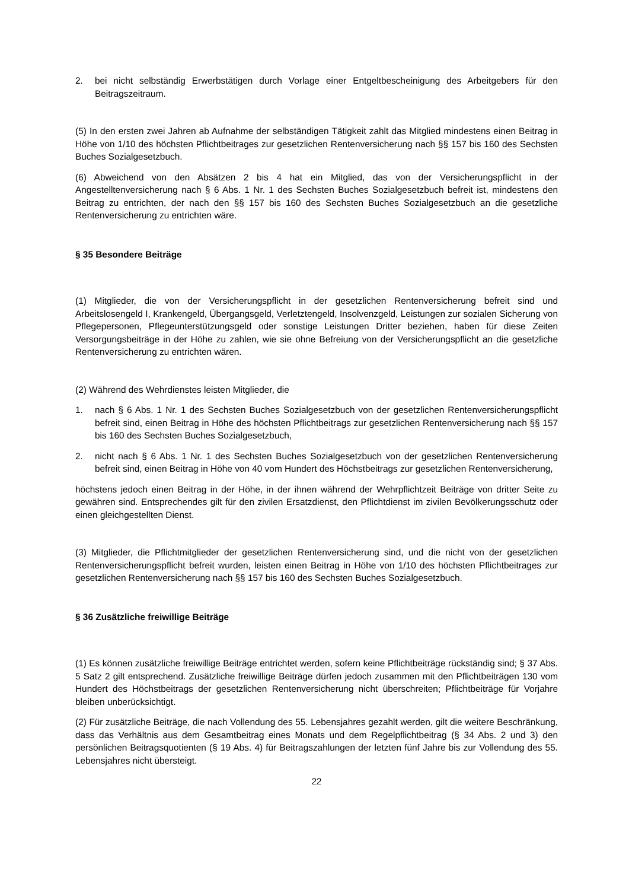2. bei nicht selbständig Erwerbstätigen durch Vorlage einer Entgeltbescheinigung des Arbeitgebers für den Beitragszeitraum.
(5) In den ersten zwei Jahren ab Aufnahme der selbständigen Tätigkeit zahlt das Mitglied mindestens einen Beitrag in Höhe von 1/10 des höchsten Pflichtbeitrages zur gesetzlichen Rentenversicherung nach §§ 157 bis 160 des Sechsten Buches Sozialgesetzbuch.
(6) Abweichend von den Absätzen 2 bis 4 hat ein Mitglied, das von der Versicherungspflicht in der Angestelltenversicherung nach § 6 Abs. 1 Nr. 1 des Sechsten Buches Sozialgesetzbuch befreit ist, mindestens den Beitrag zu entrichten, der nach den §§ 157 bis 160 des Sechsten Buches Sozialgesetzbuch an die gesetzliche Rentenversicherung zu entrichten wäre.
§ 35 Besondere Beiträge
(1) Mitglieder, die von der Versicherungspflicht in der gesetzlichen Rentenversicherung befreit sind und Arbeitslosengeld I, Krankengeld, Übergangsgeld, Verletztengeld, Insolvenzgeld, Leistungen zur sozialen Sicherung von Pflegepersonen, Pflegeunterstützungsgeld oder sonstige Leistungen Dritter beziehen, haben für diese Zeiten Versorgungsbeiträge in der Höhe zu zahlen, wie sie ohne Befreiung von der Versicherungspflicht an die gesetzliche Rentenversicherung zu entrichten wären.
(2) Während des Wehrdienstes leisten Mitglieder, die
1. nach § 6 Abs. 1 Nr. 1 des Sechsten Buches Sozialgesetzbuch von der gesetzlichen Rentenversicherungspflicht befreit sind, einen Beitrag in Höhe des höchsten Pflichtbeitrags zur gesetzlichen Rentenversicherung nach §§ 157 bis 160 des Sechsten Buches Sozialgesetzbuch,
2. nicht nach § 6 Abs. 1 Nr. 1 des Sechsten Buches Sozialgesetzbuch von der gesetzlichen Rentenversicherung befreit sind, einen Beitrag in Höhe von 40 vom Hundert des Höchstbeitrags zur gesetzlichen Rentenversicherung,
höchstens jedoch einen Beitrag in der Höhe, in der ihnen während der Wehrpflichtzeit Beiträge von dritter Seite zu gewähren sind. Entsprechendes gilt für den zivilen Ersatzdienst, den Pflichtdienst im zivilen Bevölkerungsschutz oder einen gleichgestellten Dienst.
(3) Mitglieder, die Pflichtmitglieder der gesetzlichen Rentenversicherung sind, und die nicht von der gesetzlichen Rentenversicherungspflicht befreit wurden, leisten einen Beitrag in Höhe von 1/10 des höchsten Pflichtbeitrages zur gesetzlichen Rentenversicherung nach §§ 157 bis 160 des Sechsten Buches Sozialgesetzbuch.
§ 36 Zusätzliche freiwillige Beiträge
(1) Es können zusätzliche freiwillige Beiträge entrichtet werden, sofern keine Pflichtbeiträge rückständig sind; § 37 Abs. 5 Satz 2 gilt entsprechend. Zusätzliche freiwillige Beiträge dürfen jedoch zusammen mit den Pflichtbeiträgen 130 vom Hundert des Höchstbeitrags der gesetzlichen Rentenversicherung nicht überschreiten; Pflichtbeiträge für Vorjahre bleiben unberücksichtigt.
(2) Für zusätzliche Beiträge, die nach Vollendung des 55. Lebensjahres gezahlt werden, gilt die weitere Beschränkung, dass das Verhältnis aus dem Gesamtbeitrag eines Monats und dem Regelpflichtbeitrag (§ 34 Abs. 2 und 3) den persönlichen Beitragsquotienten (§ 19 Abs. 4) für Beitragszahlungen der letzten fünf Jahre bis zur Vollendung des 55. Lebensjahres nicht übersteigt.
22